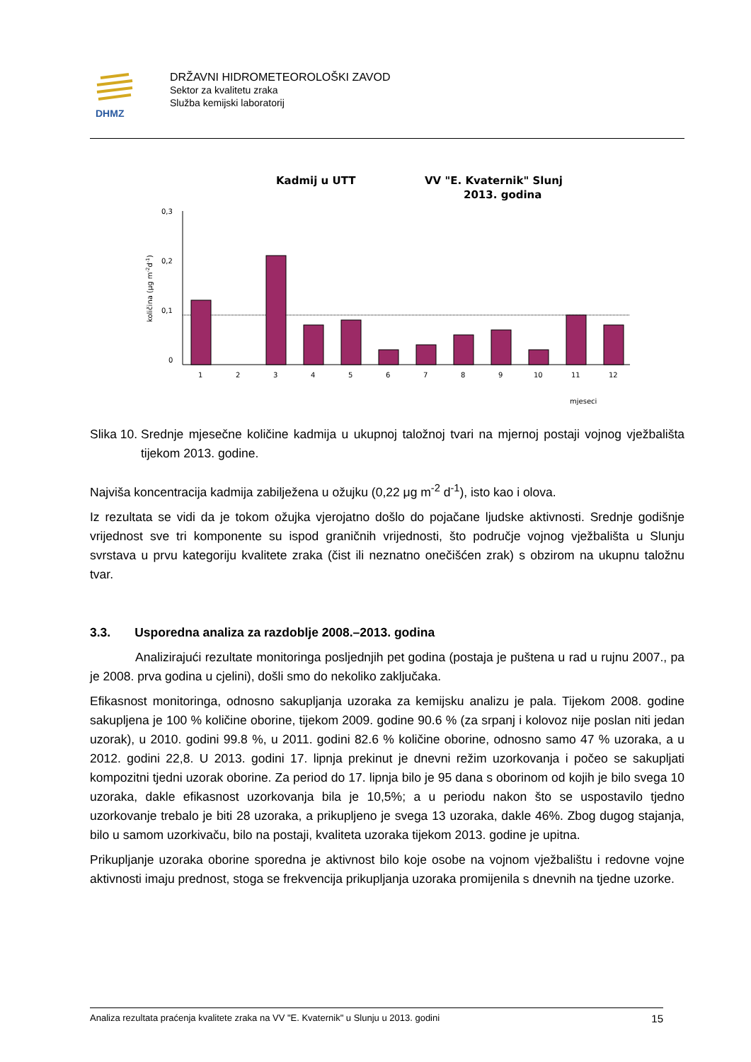DHMZ
DRŽAVNI HIDROMETEOROLOŠKI ZAVOD
Sektor za kvalitetu zraka
Služba kemijski laboratorij
Kadmij u UTT
VV "E. Kvaternik" Slunj
2013. godina
količina (μg m-2d-1)
0,3
0,2
0,1
0
1
2
3
4
5
6
7
8
9
10
11
12
mjeseci
Slika 10. Srednje mjesečne količine kadmija u ukupnoj taložnoj tvari na mjernoj postaji vojnog vježbališta tijekom 2013. godine.
Najviša koncentracija kadmija zabilježena u ožujku (0,22 μg m<sup>-2</sup> d<sup>-1</sup>), isto kao i olova.
Iz rezultata se vidi da je tokom ožujka vjerojatno došlo do pojačane ljudske aktivnosti. Srednje godišnje vrijednost sve tri komponente su ispod graničnih vrijednosti, što područje vojnog vježbališta u Slunju svrstava u prvu kategoriju kvalitete zraka (čist ili neznatno onečišćen zrak) s obzirom na ukupnu taložnu tvar.
3.3. Usporedna analiza za razdoblje 2008.–2013. godina
Analizirajući rezultate monitoringa posljednjih pet godina (postaja je puštena u rad u rujnu 2007., pa je 2008. prva godina u cjelini), došli smo do nekoliko zaključaka.
Efikasnost monitoringa, odnosno sakupljanja uzoraka za kemijsku analizu je pala. Tijekom 2008. godine sakupljena je 100 % količine oborine, tijekom 2009. godine 90.6 % (za srpanj i kolovoz nije poslan niti jedan uzorak), u 2010. godini 99.8 %, u 2011. godini 82.6 % količine oborine, odnosno samo 47 % uzoraka, a u 2012. godini 22,8. U 2013. godini 17. lipnja prekinut je dnevni režim uzorkovanja i počeo se sakupljati kompozitni tjedni uzorak oborine. Za period do 17. lipnja bilo je 95 dana s oborinom od kojih je bilo svega 10 uzoraka, dakle efikasnost uzorkovanja bila je 10,5%; a u periodu nakon što se uspostavilo tjedno uzorkovanje trebalo je biti 28 uzoraka, a prikupljeno je svega 13 uzoraka, dakle 46%. Zbog dugog stajanja, bilo u samom uzorkivaču, bilo na postaji, kvaliteta uzoraka tijekom 2013. godine je upitna.
Prikupljanje uzoraka oborine sporedna je aktivnost bilo koje osobe na vojnom vježbalištu i redovne vojne aktivnosti imaju prednost, stoga se frekvencija prikupljanja uzoraka promijenila s dnevnih na tjedne uzorke.
Analiza rezultata praćenja kvalitete zraka na VV "E. Kvaternik" u Slunju u 2013. godini 15